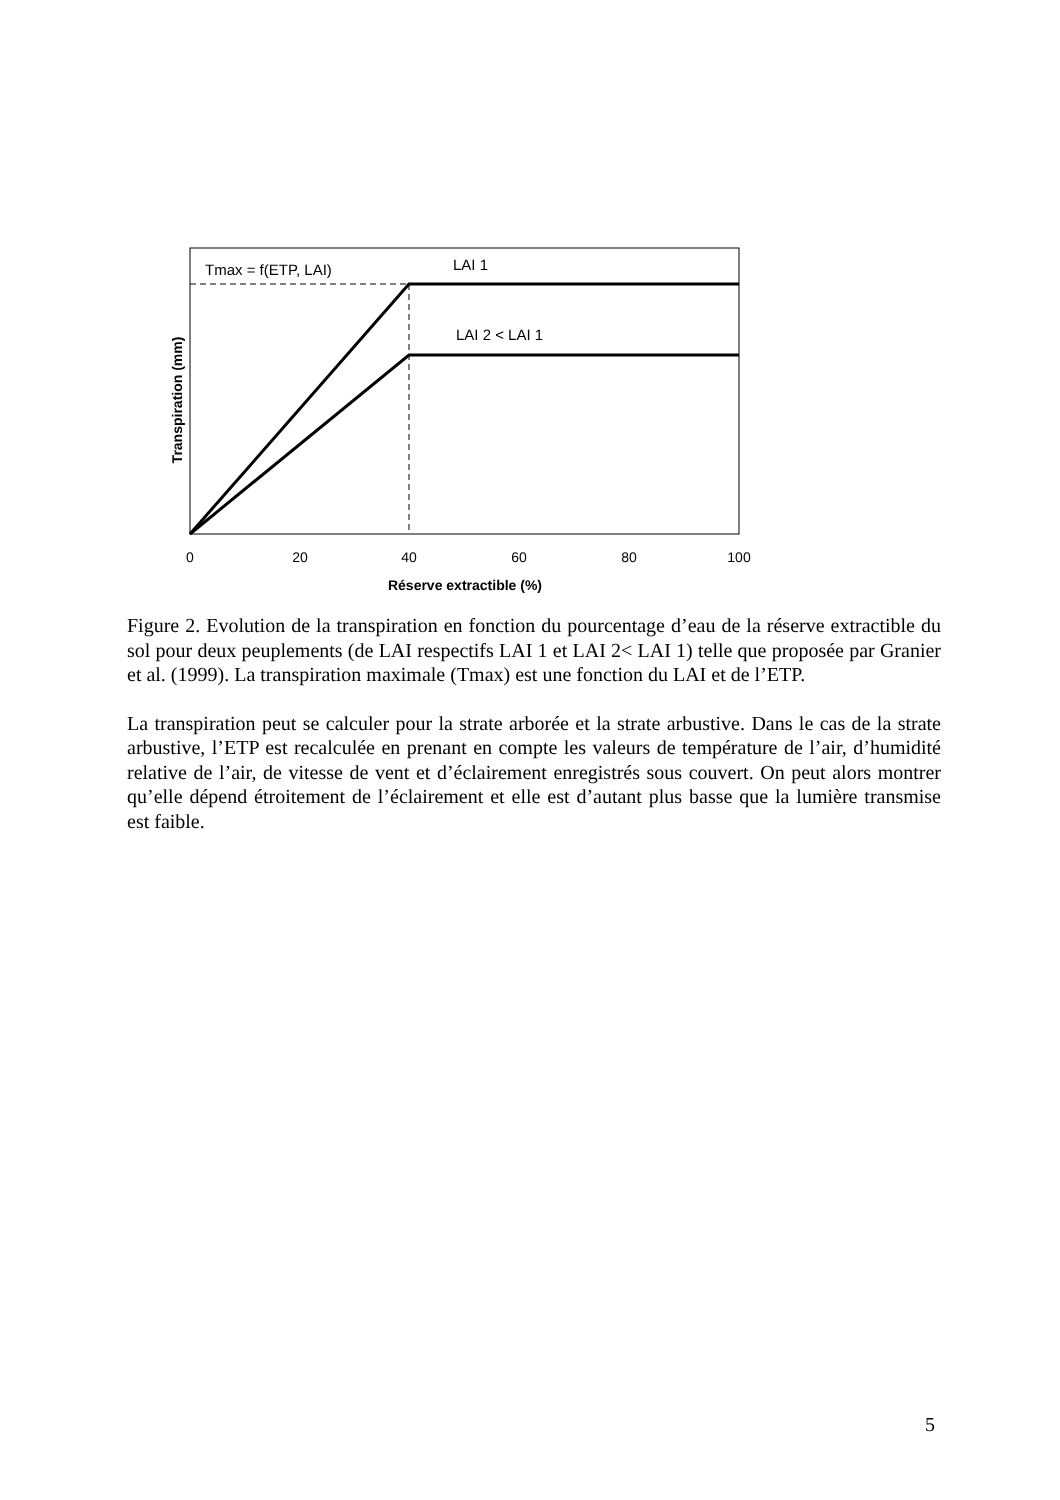Tmax = f(ETP, LAI)
LAI 1
LAI 2 < LAI 1
0
20
40
60
80
100
Réserve extractible (%)
Transpiration (mm)
Figure 2. Evolution de la transpiration en fonction du pourcentage d’eau de la réserve extractible du sol pour deux peuplements (de LAI respectifs LAI 1 et LAI 2< LAI 1) telle que proposée par Granier et al. (1999). La transpiration maximale (Tmax) est une fonction du LAI et de l’ETP.
La transpiration peut se calculer pour la strate arborée et la strate arbustive. Dans le cas de la strate arbustive, l’ETP est recalculée en prenant en compte les valeurs de température de l’air, d’humidité relative de l’air, de vitesse de vent et d’éclairement enregistrés sous couvert. On peut alors montrer qu’elle dépend étroitement de l’éclairement et elle est d’autant plus basse que la lumière transmise est faible.
5